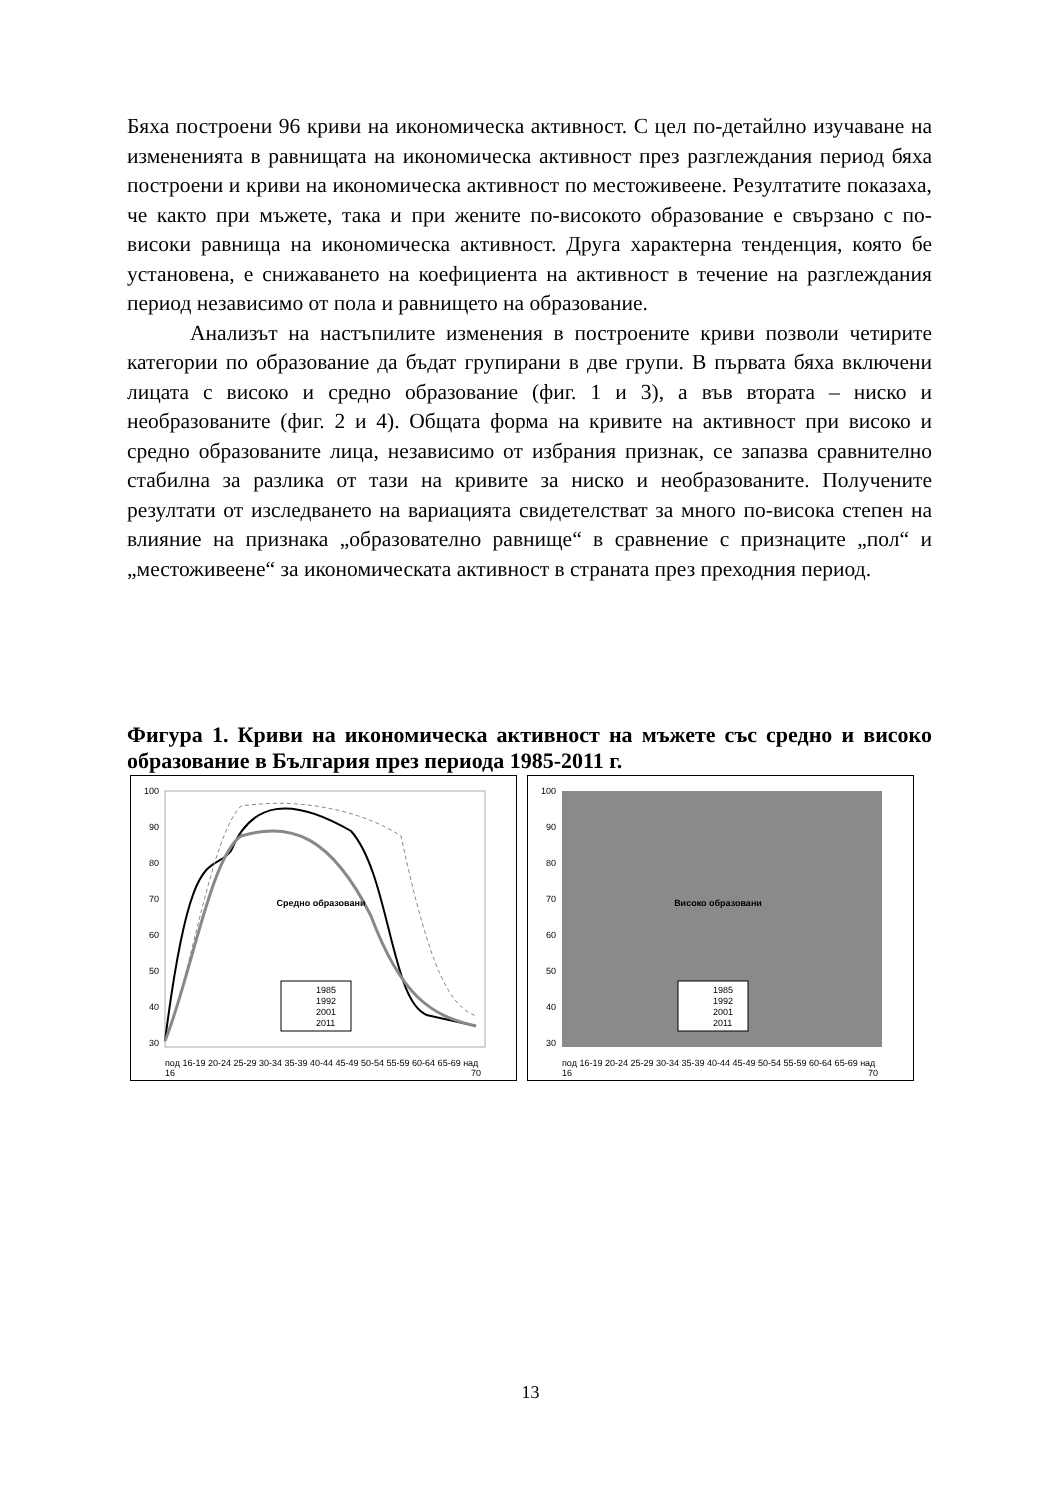Бяха построени 96 криви на икономическа активност. С цел по-детайлно изучаване на измененията в равнищата на икономическа активност през разглеждания период бяха построени и криви на икономическа активност по местоживеене. Резултатите показаха, че както при мъжете, така и при жените по-високото образование е свързано с по-високи равнища на икономическа активност. Друга характерна тенденция, която бе установена, е снижаването на коефициента на активност в течение на разглеждания период независимо от пола и равнището на образование.
Анализът на настъпилите изменения в построените криви позволи четирите категории по образование да бъдат групирани в две групи. В първата бяха включени лицата с високо и средно образование (фиг. 1 и 3), а във втората – ниско и необразованите (фиг. 2 и 4). Общата форма на кривите на активност при високо и средно образованите лица, независимо от избрания признак, се запазва сравнително стабилна за разлика от тази на кривите за ниско и необразованите. Получените резултати от изследването на вариацията свидетелстват за много по-висока степен на влияние на признака „образователно равнище“ в сравнение с признаците „пол“ и „местоживеене“ за икономическата активност в страната през преходния период.
Фигура 1. Криви на икономическа активност на мъжете със средно и високо образование в България през периода 1985-2011 г.
100
90
80
70
60
50
40
30
Средно образовани
1985
1992
2001
2011
под 16-19 20-24 25-29 30-34 35-39 40-44 45-49 50-54 55-59 60-64 65-69 над
16
70
100
90
80
70
60
50
40
30
Високо образовани
1985
1992
2001
2011
под 16-19 20-24 25-29 30-34 35-39 40-44 45-49 50-54 55-59 60-64 65-69 над
16
70
13